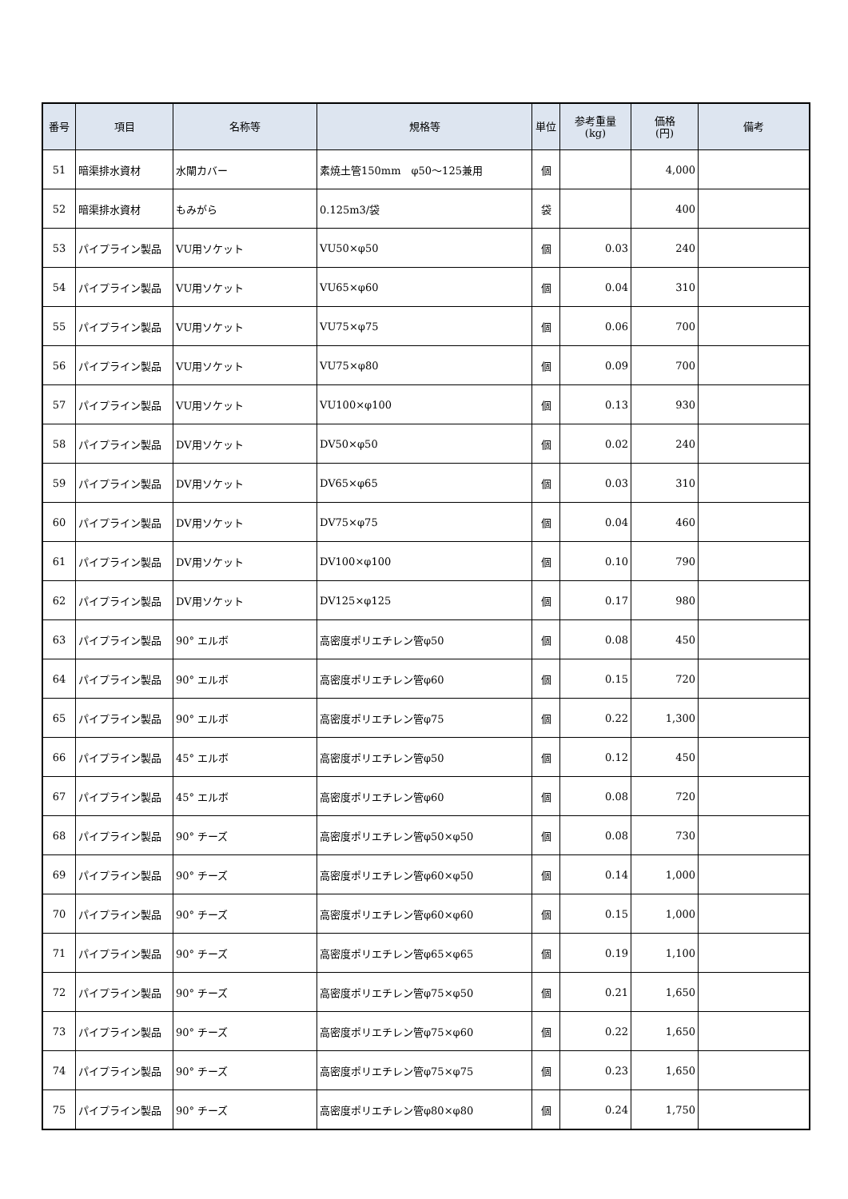| 番号 | 項目 | 名称等 | 規格等 | 単位 | 参考重量 (kg) | 価格 (円) | 備考 |
| --- | --- | --- | --- | --- | --- | --- | --- |
| 51 | 暗渠排水資材 | 水閘カバー | 素焼土管150mm φ50～125兼用 | 個 | | 4,000 | |
| 52 | 暗渠排水資材 | もみがら | 0.125m3/袋 | 袋 | | 400 | |
| 53 | パイプライン製品 | VU用ソケット | VU50×φ50 | 個 | 0.03 | 240 | |
| 54 | パイプライン製品 | VU用ソケット | VU65×φ60 | 個 | 0.04 | 310 | |
| 55 | パイプライン製品 | VU用ソケット | VU75×φ75 | 個 | 0.06 | 700 | |
| 56 | パイプライン製品 | VU用ソケット | VU75×φ80 | 個 | 0.09 | 700 | |
| 57 | パイプライン製品 | VU用ソケット | VU100×φ100 | 個 | 0.13 | 930 | |
| 58 | パイプライン製品 | DV用ソケット | DV50×φ50 | 個 | 0.02 | 240 | |
| 59 | パイプライン製品 | DV用ソケット | DV65×φ65 | 個 | 0.03 | 310 | |
| 60 | パイプライン製品 | DV用ソケット | DV75×φ75 | 個 | 0.04 | 460 | |
| 61 | パイプライン製品 | DV用ソケット | DV100×φ100 | 個 | 0.10 | 790 | |
| 62 | パイプライン製品 | DV用ソケット | DV125×φ125 | 個 | 0.17 | 980 | |
| 63 | パイプライン製品 | 90° エルボ | 高密度ポリエチレン管φ50 | 個 | 0.08 | 450 | |
| 64 | パイプライン製品 | 90° エルボ | 高密度ポリエチレン管φ60 | 個 | 0.15 | 720 | |
| 65 | パイプライン製品 | 90° エルボ | 高密度ポリエチレン管φ75 | 個 | 0.22 | 1,300 | |
| 66 | パイプライン製品 | 45° エルボ | 高密度ポリエチレン管φ50 | 個 | 0.12 | 450 | |
| 67 | パイプライン製品 | 45° エルボ | 高密度ポリエチレン管φ60 | 個 | 0.08 | 720 | |
| 68 | パイプライン製品 | 90° チーズ | 高密度ポリエチレン管φ50×φ50 | 個 | 0.08 | 730 | |
| 69 | パイプライン製品 | 90° チーズ | 高密度ポリエチレン管φ60×φ50 | 個 | 0.14 | 1,000 | |
| 70 | パイプライン製品 | 90° チーズ | 高密度ポリエチレン管φ60×φ60 | 個 | 0.15 | 1,000 | |
| 71 | パイプライン製品 | 90° チーズ | 高密度ポリエチレン管φ65×φ65 | 個 | 0.19 | 1,100 | |
| 72 | パイプライン製品 | 90° チーズ | 高密度ポリエチレン管φ75×φ50 | 個 | 0.21 | 1,650 | |
| 73 | パイプライン製品 | 90° チーズ | 高密度ポリエチレン管φ75×φ60 | 個 | 0.22 | 1,650 | |
| 74 | パイプライン製品 | 90° チーズ | 高密度ポリエチレン管φ75×φ75 | 個 | 0.23 | 1,650 | |
| 75 | パイプライン製品 | 90° チーズ | 高密度ポリエチレン管φ80×φ80 | 個 | 0.24 | 1,750 | |